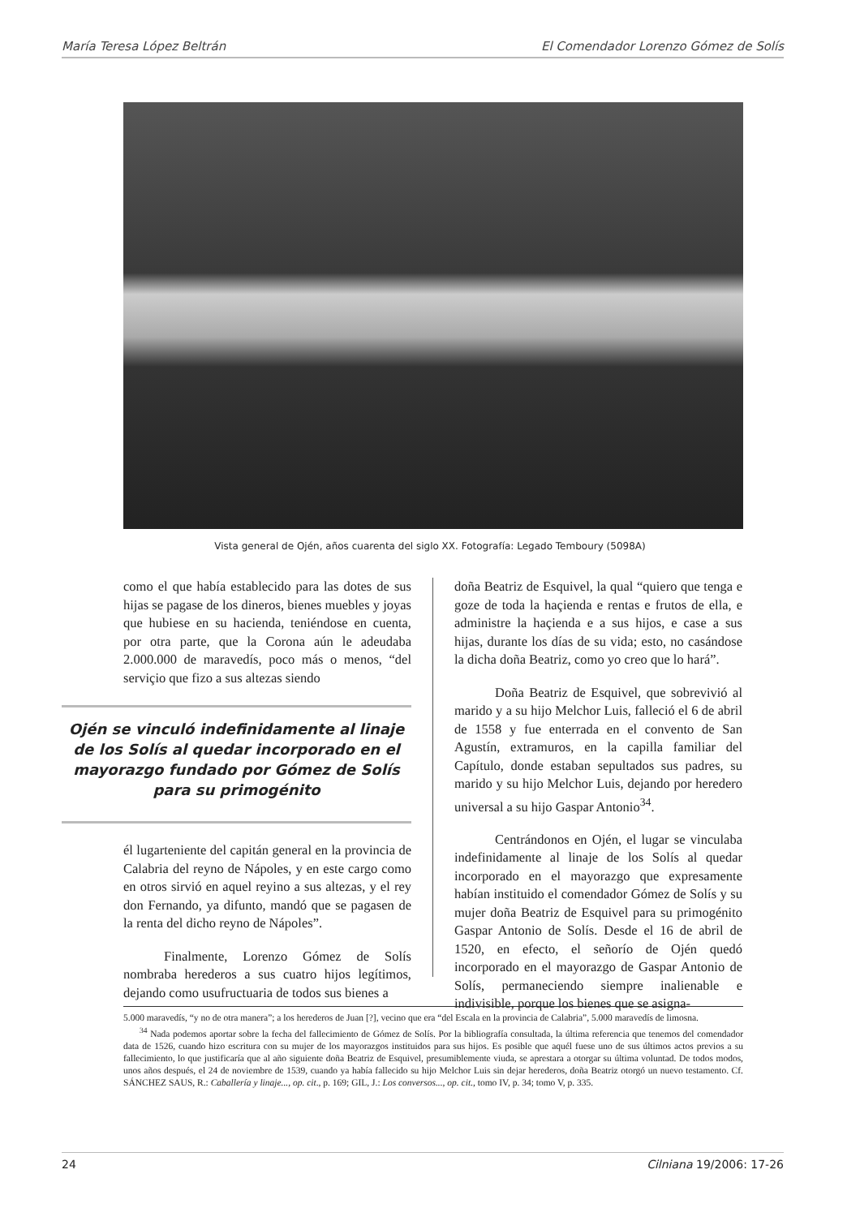María Teresa López Beltrán El Comendador Lorenzo Gómez de Solís
Vista general de Ojén, años cuarenta del siglo XX. Fotografía: Legado Temboury (5098A)
como el que había establecido para las dotes de sus hijas se pagase de los dineros, bienes muebles y joyas que hubiese en su hacienda, teniéndose en cuenta, por otra parte, que la Corona aún le adeudaba 2.000.000 de maravedís, poco más o menos, “del serviçio que fizo a sus altezas siendo
Ojén se vinculó indefinidamente al linaje de los Solís al quedar incorporado en el mayorazgo fundado por Gómez de Solís para su primogénito
él lugarteniente del capitán general en la provincia de Calabria del reyno de Nápoles, y en este cargo como en otros sirvió en aquel reyino a sus altezas, y el rey don Fernando, ya difunto, mandó que se pagasen de la renta del dicho reyno de Nápoles”.
Finalmente, Lorenzo Gómez de Solís nombraba herederos a sus cuatro hijos legítimos, dejando como usufructuaria de todos sus bienes a
doña Beatriz de Esquivel, la qual “quiero que tenga e goze de toda la haçienda e rentas e frutos de ella, e administre la haçienda e a sus hijos, e case a sus hijas, durante los días de su vida; esto, no casándose la dicha doña Beatriz, como yo creo que lo hará”.
Doña Beatriz de Esquivel, que sobrevivió al marido y a su hijo Melchor Luis, falleció el 6 de abril de 1558 y fue enterrada en el convento de San Agustín, extramuros, en la capilla familiar del Capítulo, donde estaban sepultados sus padres, su marido y su hijo Melchor Luis, dejando por heredero universal a su hijo Gaspar Antonio<sup>34</sup>.
Centrándonos en Ojén, el lugar se vinculaba indefinidamente al linaje de los Solís al quedar incorporado en el mayorazgo que expresamente habían instituido el comendador Gómez de Solís y su mujer doña Beatriz de Esquivel para su primogénito Gaspar Antonio de Solís. Desde el 16 de abril de 1520, en efecto, el señorío de Ojén quedó incorporado en el mayorazgo de Gaspar Antonio de Solís, permaneciendo siempre inalienable e indivisible, porque los bienes que se asigna-
5.000 maravedís, “y no de otra manera”; a los herederos de Juan [?], vecino que era “del Escala en la provincia de Calabria”, 5.000 maravedís de limosna.
<sup>34</sup> Nada podemos aportar sobre la fecha del fallecimiento de Gómez de Solís. Por la bibliografía consultada, la última referencia que tenemos del comendador data de 1526, cuando hizo escritura con su mujer de los mayorazgos instituidos para sus hijos. Es posible que aquél fuese uno de sus últimos actos previos a su fallecimiento, lo que justificaría que al año siguiente doña Beatriz de Esquivel, presumiblemente viuda, se aprestara a otorgar su última voluntad. De todos modos, unos años después, el 24 de noviembre de 1539, cuando ya había fallecido su hijo Melchor Luis sin dejar herederos, doña Beatriz otorgó un nuevo testamento. Cf. SÁNCHEZ SAUS, R.: Caballería y linaje..., op. cit., p. 169; GIL, J.: Los conversos..., op. cit., tomo IV, p. 34; tomo V, p. 335.
24 Cilniana 19/2006: 17-26